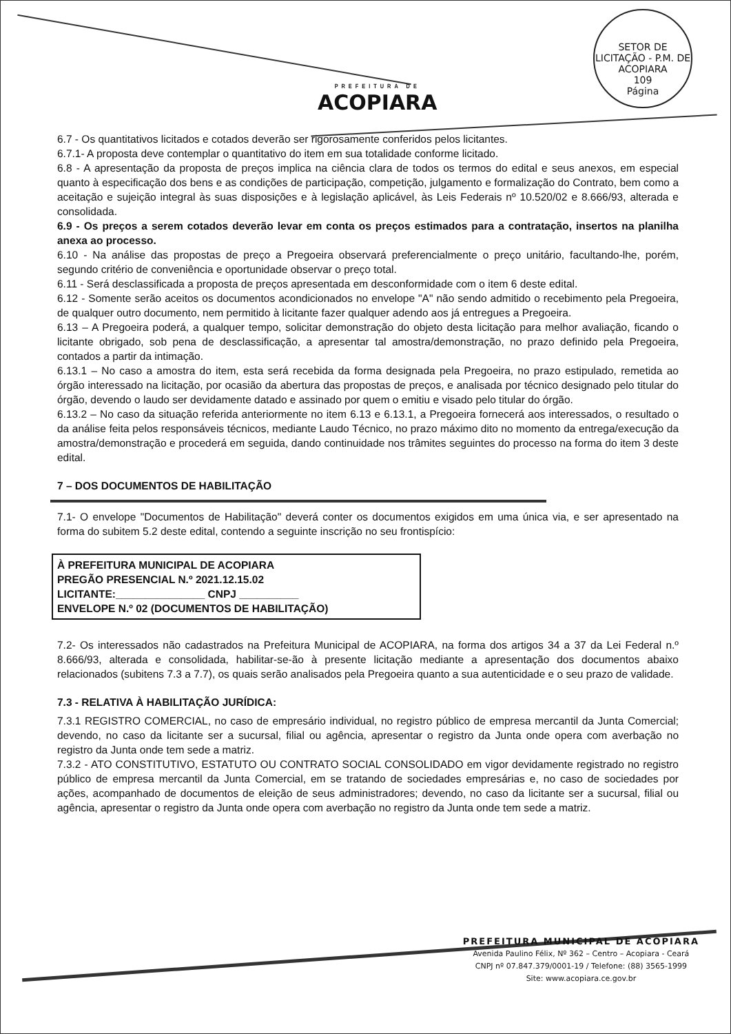PREFEITURA DE
ACOPIARA
SETOR DE LICITAÇÃO - P.M. DE ACOPIARA
109
Página
6.7 - Os quantitativos licitados e cotados deverão ser rigorosamente conferidos pelos licitantes.
6.7.1- A proposta deve contemplar o quantitativo do item em sua totalidade conforme licitado.
6.8 - A apresentação da proposta de preços implica na ciência clara de todos os termos do edital e seus anexos, em especial quanto à especificação dos bens e as condições de participação, competição, julgamento e formalização do Contrato, bem como a aceitação e sujeição integral às suas disposições e à legislação aplicável, às Leis Federais nº 10.520/02 e 8.666/93, alterada e consolidada.
6.9 - Os preços a serem cotados deverão levar em conta os preços estimados para a contratação, insertos na planilha anexa ao processo.
6.10 - Na análise das propostas de preço a Pregoeira observará preferencialmente o preço unitário, facultando-lhe, porém, segundo critério de conveniência e oportunidade observar o preço total.
6.11 - Será desclassificada a proposta de preços apresentada em desconformidade com o item 6 deste edital.
6.12 - Somente serão aceitos os documentos acondicionados no envelope "A" não sendo admitido o recebimento pela Pregoeira, de qualquer outro documento, nem permitido à licitante fazer qualquer adendo aos já entregues a Pregoeira.
6.13 – A Pregoeira poderá, a qualquer tempo, solicitar demonstração do objeto desta licitação para melhor avaliação, ficando o licitante obrigado, sob pena de desclassificação, a apresentar tal amostra/demonstração, no prazo definido pela Pregoeira, contados a partir da intimação.
6.13.1 – No caso a amostra do item, esta será recebida da forma designada pela Pregoeira, no prazo estipulado, remetida ao órgão interessado na licitação, por ocasião da abertura das propostas de preços, e analisada por técnico designado pelo titular do órgão, devendo o laudo ser devidamente datado e assinado por quem o emitiu e visado pelo titular do órgão.
6.13.2 – No caso da situação referida anteriormente no item 6.13 e 6.13.1, a Pregoeira fornecerá aos interessados, o resultado o da análise feita pelos responsáveis técnicos, mediante Laudo Técnico, no prazo máximo dito no momento da entrega/execução da amostra/demonstração e procederá em seguida, dando continuidade nos trâmites seguintes do processo na forma do item 3 deste edital.
7 – DOS DOCUMENTOS DE HABILITAÇÃO
7.1- O envelope "Documentos de Habilitação" deverá conter os documentos exigidos em uma única via, e ser apresentado na forma do subitem 5.2 deste edital, contendo a seguinte inscrição no seu frontispício:
À PREFEITURA MUNICIPAL DE ACOPIARA
PREGÃO PRESENCIAL N.º 2021.12.15.02
LICITANTE:_______________ CNPJ __________
ENVELOPE N.º 02 (DOCUMENTOS DE HABILITAÇÃO)
7.2- Os interessados não cadastrados na Prefeitura Municipal de ACOPIARA, na forma dos artigos 34 a 37 da Lei Federal n.º 8.666/93, alterada e consolidada, habilitar-se-ão à presente licitação mediante a apresentação dos documentos abaixo relacionados (subitens 7.3 a 7.7), os quais serão analisados pela Pregoeira quanto a sua autenticidade e o seu prazo de validade.
7.3 - RELATIVA À HABILITAÇÃO JURÍDICA:
7.3.1 REGISTRO COMERCIAL, no caso de empresário individual, no registro público de empresa mercantil da Junta Comercial; devendo, no caso da licitante ser a sucursal, filial ou agência, apresentar o registro da Junta onde opera com averbação no registro da Junta onde tem sede a matriz.
7.3.2 - ATO CONSTITUTIVO, ESTATUTO OU CONTRATO SOCIAL CONSOLIDADO em vigor devidamente registrado no registro público de empresa mercantil da Junta Comercial, em se tratando de sociedades empresárias e, no caso de sociedades por ações, acompanhado de documentos de eleição de seus administradores; devendo, no caso da licitante ser a sucursal, filial ou agência, apresentar o registro da Junta onde opera com averbação no registro da Junta onde tem sede a matriz.
PREFEITURA MUNICIPAL DE ACOPIARA
Avenida Paulino Félix, Nº 362 – Centro – Acopiara - Ceará
CNPJ nº 07.847.379/0001-19 / Telefone: (88) 3565-1999
Site: www.acopiara.ce.gov.br